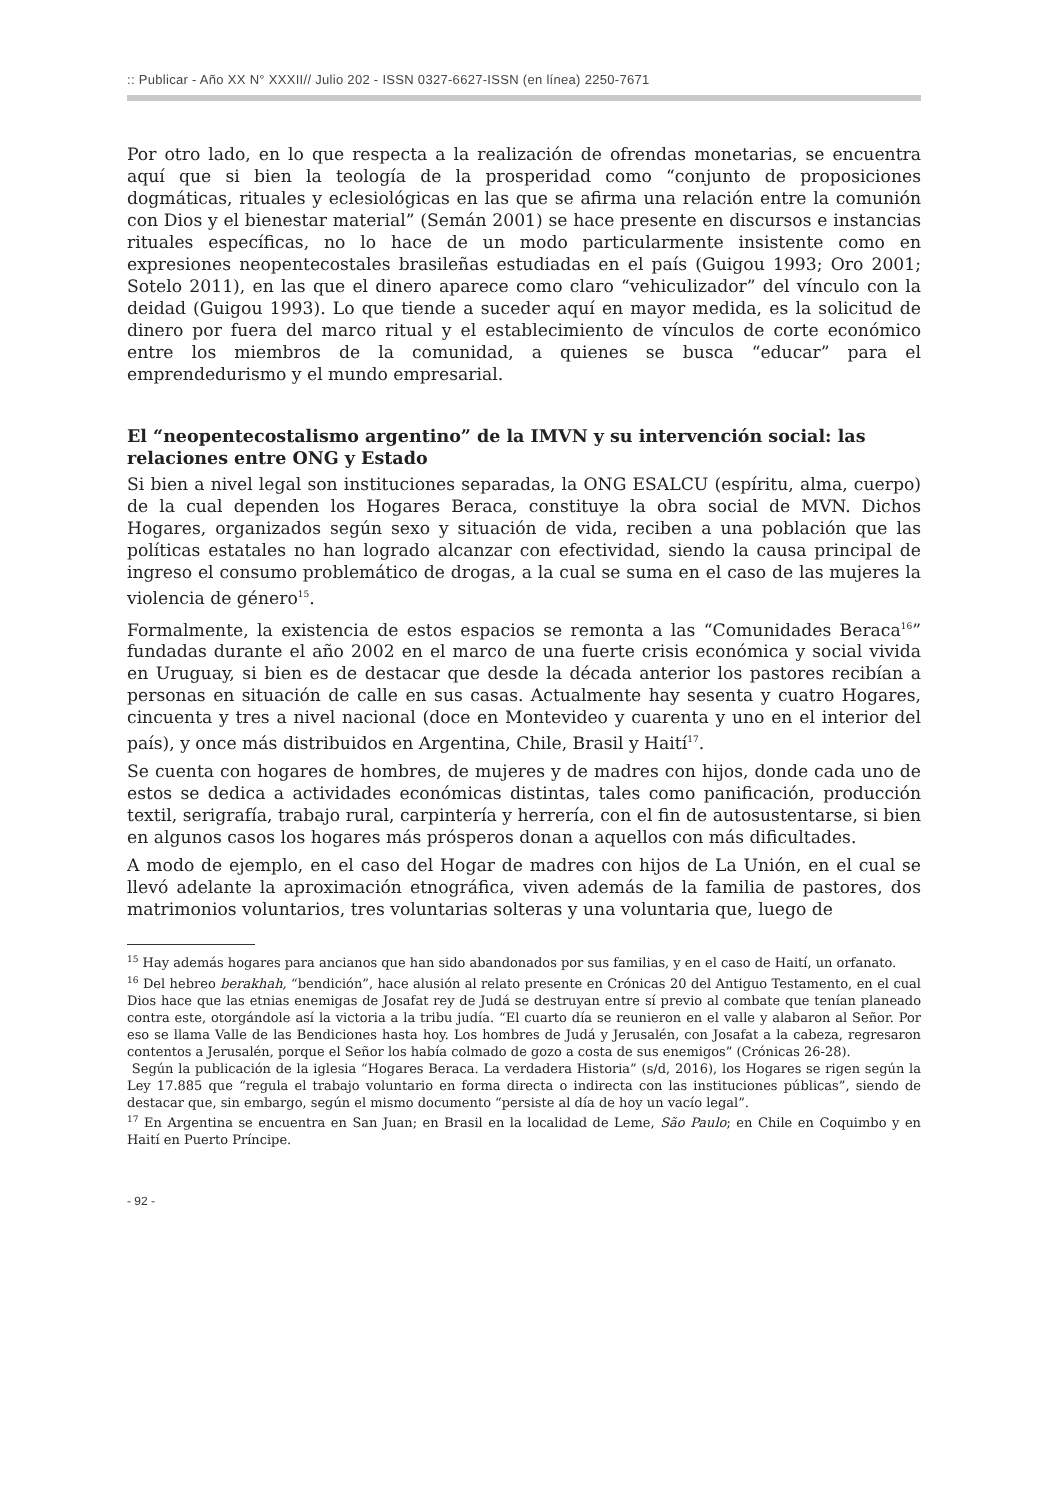:: Publicar - Año XX N° XXXII// Julio 202 - ISSN 0327-6627-ISSN (en línea) 2250-7671
Por otro lado, en lo que respecta a la realización de ofrendas monetarias, se encuentra aquí que si bien la teología de la prosperidad como “conjunto de proposiciones dogmáticas, rituales y eclesiológicas en las que se afirma una relación entre la comunión con Dios y el bienestar material” (Semán 2001) se hace presente en discursos e instancias rituales específicas, no lo hace de un modo particularmente insistente como en expresiones neopentecostales brasileñas estudiadas en el país (Guigou 1993; Oro 2001; Sotelo 2011), en las que el dinero aparece como claro “vehiculizador” del vínculo con la deidad (Guigou 1993). Lo que tiende a suceder aquí en mayor medida, es la solicitud de dinero por fuera del marco ritual y el establecimiento de vínculos de corte económico entre los miembros de la comunidad, a quienes se busca “educar” para el emprendedurismo y el mundo empresarial.
El “neopentecostalismo argentino” de la IMVN y su intervención social: las relaciones entre ONG y Estado
Si bien a nivel legal son instituciones separadas, la ONG ESALCU (espíritu, alma, cuerpo) de la cual dependen los Hogares Beraca, constituye la obra social de MVN. Dichos Hogares, organizados según sexo y situación de vida, reciben a una población que las políticas estatales no han logrado alcanzar con efectividad, siendo la causa principal de ingreso el consumo problemático de drogas, a la cual se suma en el caso de las mujeres la violencia de género<sup>15</sup>.
Formalmente, la existencia de estos espacios se remonta a las “Comunidades Beraca<sup>16</sup>” fundadas durante el año 2002 en el marco de una fuerte crisis económica y social vivida en Uruguay, si bien es de destacar que desde la década anterior los pastores recibían a personas en situación de calle en sus casas. Actualmente hay sesenta y cuatro Hogares, cincuenta y tres a nivel nacional (doce en Montevideo y cuarenta y uno en el interior del país), y once más distribuidos en Argentina, Chile, Brasil y Haití<sup>17</sup>.
Se cuenta con hogares de hombres, de mujeres y de madres con hijos, donde cada uno de estos se dedica a actividades económicas distintas, tales como panificación, producción textil, serigrafía, trabajo rural, carpintería y herrería, con el fin de autosustentarse, si bien en algunos casos los hogares más prósperos donan a aquellos con más dificultades.
A modo de ejemplo, en el caso del Hogar de madres con hijos de La Unión, en el cual se llevó adelante la aproximación etnográfica, viven además de la familia de pastores, dos matrimonios voluntarios, tres voluntarias solteras y una voluntaria que, luego de
<sup>15</sup> Hay además hogares para ancianos que han sido abandonados por sus familias, y en el caso de Haití, un orfanato.
<sup>16</sup> Del hebreo berakhah, “bendición”, hace alusión al relato presente en Crónicas 20 del Antiguo Testamento, en el cual Dios hace que las etnias enemigas de Josafat rey de Judá se destruyan entre sí previo al combate que tenían planeado contra este, otorgándole así la victoria a la tribu judía. “El cuarto día se reunieron en el valle y alabaron al Señor. Por eso se llama Valle de las Bendiciones hasta hoy. Los hombres de Judá y Jerusalén, con Josafat a la cabeza, regresaron contentos a Jerusalén, porque el Señor los había colmado de gozo a costa de sus enemigos” (Crónicas 26-28).
Según la publicación de la iglesia “Hogares Beraca. La verdadera Historia” (s/d, 2016), los Hogares se rigen según la Ley 17.885 que “regula el trabajo voluntario en forma directa o indirecta con las instituciones públicas”, siendo de destacar que, sin embargo, según el mismo documento “persiste al día de hoy un vacío legal”.
<sup>17</sup> En Argentina se encuentra en San Juan; en Brasil en la localidad de Leme, São Paulo; en Chile en Coquimbo y en Haití en Puerto Príncipe.
- 92 -